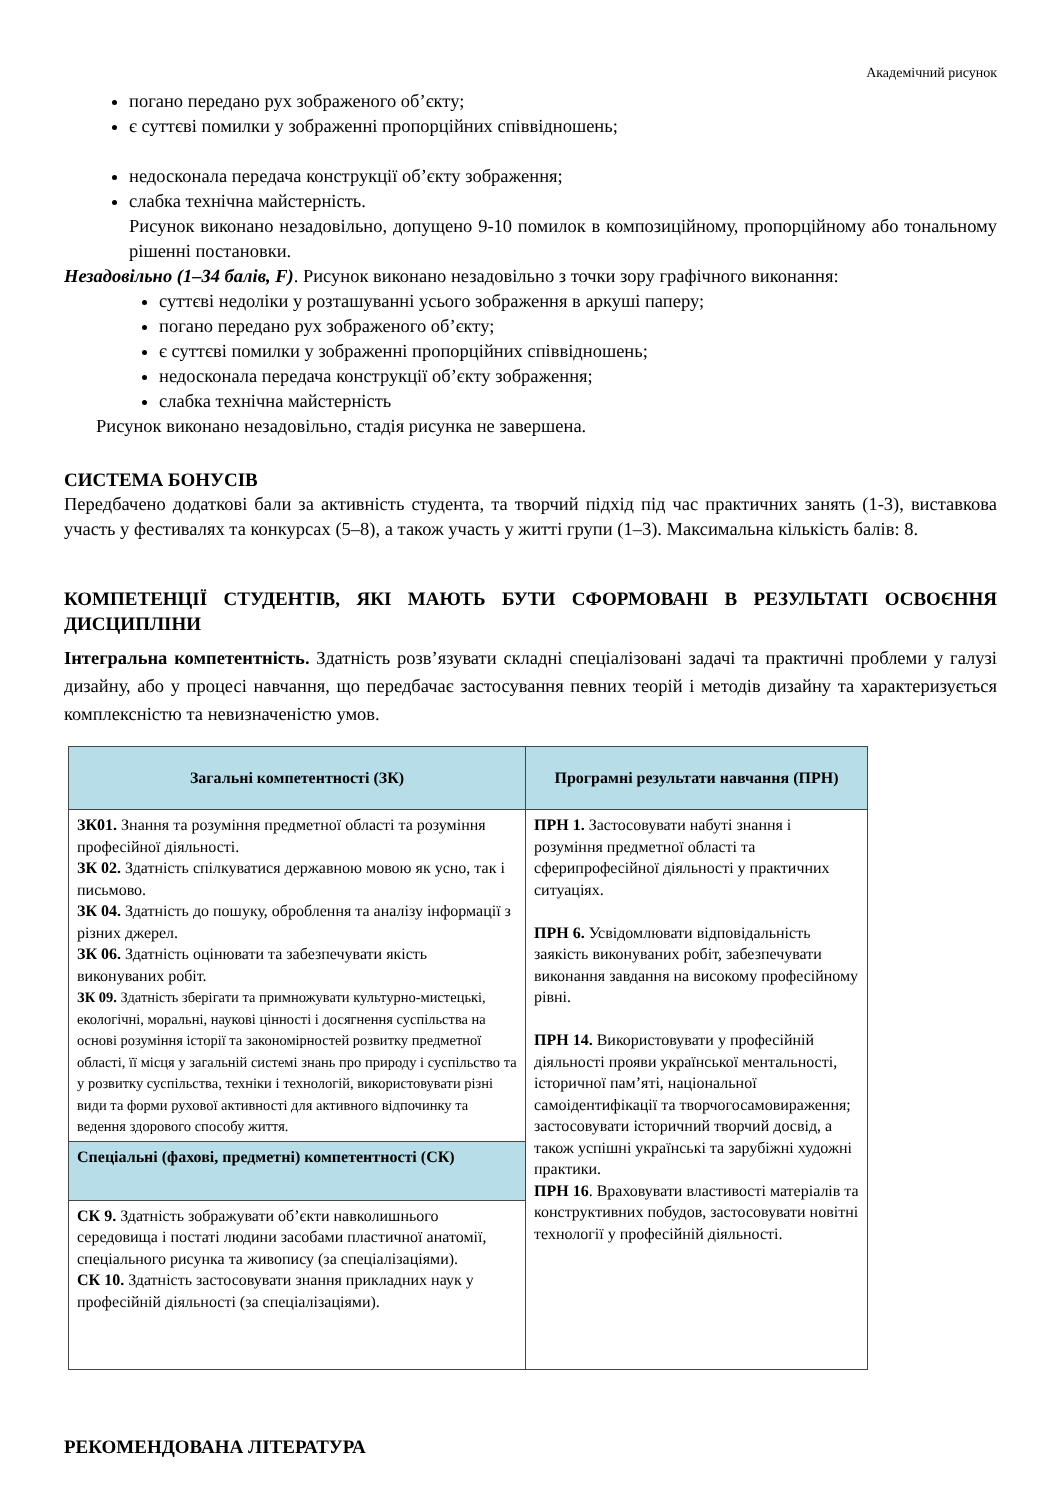Академічний рисунок
погано передано рух зображеного об’єкту;
є суттєві помилки у зображенні пропорційних співвідношень;
недосконала передача конструкції об’єкту зображення;
слабка технічна майстерність.
Рисунок виконано незадовільно, допущено 9-10 помилок в композиційному, пропорційному або тональному рішенні постановки.
Незадовільно (1–34 балів, F). Рисунок виконано незадовільно з точки зору графічного виконання:
суттєві недоліки у розташуванні усього зображення в аркуші паперу;
погано передано рух зображеного об’єкту;
є суттєві помилки у зображенні пропорційних співвідношень;
недосконала передача конструкції об’єкту зображення;
слабка технічна майстерність
Рисунок виконано незадовільно, стадія рисунка не завершена.
СИСТЕМА БОНУСІВ
Передбачено додаткові бали за активність студента, та творчий підхід під час практичних занять (1-3), виставкова участь у фестивалях та конкурсах (5–8), а також участь у житті групи (1–3). Максимальна кількість балів: 8.
КОМПЕТЕНЦІЇ СТУДЕНТІВ, ЯКІ МАЮТЬ БУТИ СФОРМОВАНІ В РЕЗУЛЬТАТІ ОСВОЄННЯ ДИСЦИПЛІНИ
Інтегральна компетентність. Здатність розв’язувати складні спеціалізовані задачі та практичні проблеми у галузі дизайну, або у процесі навчання, що передбачає застосування певних теорій і методів дизайну та характеризується комплексністю та невизначеністю умов.
| Загальні компетентності (ЗК) | Програмні результати навчання (ПРН) |
| --- | --- |
| ЗК01. Знання та розуміння предметної області та розуміння професійної діяльності. ЗК 02. Здатність спілкуватися державною мовою як усно, так і письмово. ЗК 04. Здатність до пошуку, оброблення та аналізу інформації з різних джерел. ЗК 06. Здатність оцінювати та забезпечувати якість виконуваних робіт. ЗК 09. Здатність зберігати та примножувати культурно-мистецькі, екологічні, моральні, наукові цінності і досягнення суспільства на основі розуміння історії та закономірностей розвитку предметної області, її місця у загальній системі знань про природу і суспільство та у розвитку суспільства, техніки і технологій, використовувати різні види та форми рухової активності для активного відпочинку та ведення здорового способу життя. | ПРН 1. Застосовувати набуті знання і розуміння предметної області та сферипрофесійної діяльності у практичних ситуаціях. ПРН 6. Усвідомлювати відповідальність заякість виконуваних робіт, забезпечувати виконання завдання на високому професійному рівні. ПРН 14. Використовувати у професійній діяльності прояви української ментальності, історичної пам’яті, національної самоідентифікації та творчогосамовираження; застосовувати історичний творчий досвід, а також успішні українські та зарубіжні художні практики. ПРН 16 . Враховувати властивості матеріалів та конструктивних побудов, застосовувати новітні технології у професійній діяльності. |
| Спеціальні (фахові, предметні) компетентності (СК) | |
| СК 9. Здатність зображувати об’єкти навколишнього середовища і постаті людини засобами пластичної анатомії, спеціального рисунка та живопису (за спеціалізаціями). СК 10. Здатність застосовувати знання прикладних наук у професійній діяльності (за спеціалізаціями). | |
РЕКОМЕНДОВАНА ЛІТЕРАТУРА